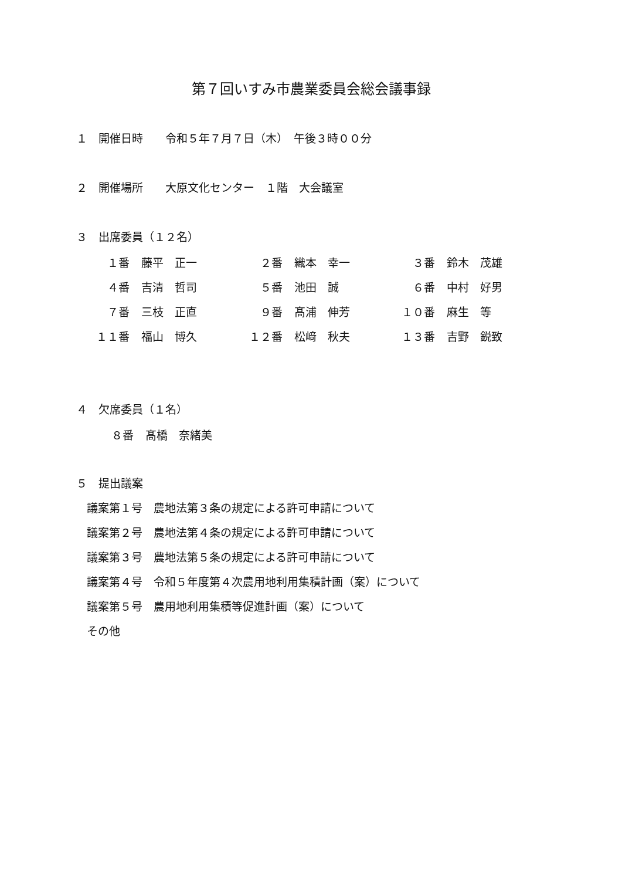第７回いすみ市農業委員会総会議事録
１　開催日時　　令和５年７月７日（木）　午後３時００分
２　開催場所　　大原文化センター　１階　大会議室
３　出席委員（１２名）
| １番 | 藤平 正一 | ２番 | 織本 幸一 | ３番 | 鈴木 茂雄 |
| ４番 | 吉清 哲司 | ５番 | 池田 誠 | ６番 | 中村 好男 |
| ７番 | 三枝 正直 | ９番 | 髙浦 伸芳 | １０番 | 麻生 等 |
| １１番 | 福山 博久 | １２番 | 松﨑 秋夫 | １３番 | 吉野 鋭致 |
４　欠席委員（１名）
| ８番 | 髙橋 奈緒美 |
５　提出議案
議案第１号　農地法第３条の規定による許可申請について
議案第２号　農地法第４条の規定による許可申請について
議案第３号　農地法第５条の規定による許可申請について
議案第４号　令和５年度第４次農用地利用集積計画（案）について
議案第５号　農用地利用集積等促進計画（案）について
その他